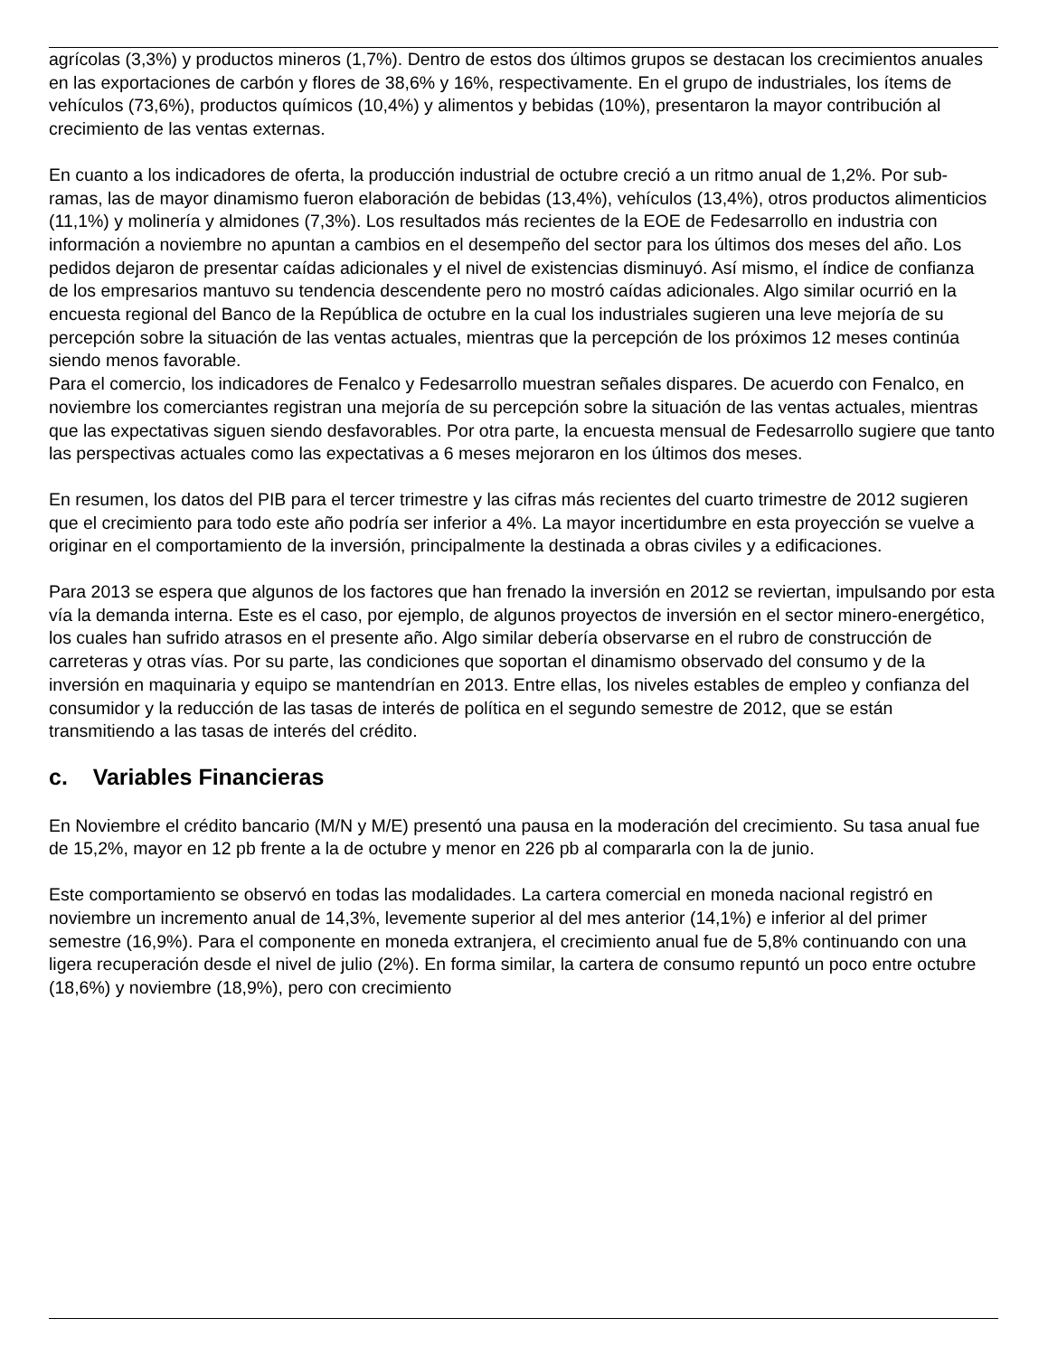agrícolas (3,3%) y productos mineros (1,7%). Dentro de estos dos últimos grupos se destacan los crecimientos anuales en las exportaciones de carbón y flores de 38,6% y 16%, respectivamente. En el grupo de industriales, los ítems de vehículos (73,6%), productos químicos (10,4%) y alimentos y bebidas (10%), presentaron la mayor contribución al crecimiento de las ventas externas.
En cuanto a los indicadores de oferta, la producción industrial de octubre creció a un ritmo anual de 1,2%. Por sub-ramas, las de mayor dinamismo fueron elaboración de bebidas (13,4%), vehículos (13,4%), otros productos alimenticios (11,1%) y molinería y almidones (7,3%). Los resultados más recientes de la EOE de Fedesarrollo en industria con información a noviembre no apuntan a cambios en el desempeño del sector para los últimos dos meses del año. Los pedidos dejaron de presentar caídas adicionales y el nivel de existencias disminuyó. Así mismo, el índice de confianza de los empresarios mantuvo su tendencia descendente pero no mostró caídas adicionales. Algo similar ocurrió en la encuesta regional del Banco de la República de octubre en la cual los industriales sugieren una leve mejoría de su percepción sobre la situación de las ventas actuales, mientras que la percepción de los próximos 12 meses continúa siendo menos favorable.
Para el comercio, los indicadores de Fenalco y Fedesarrollo muestran señales dispares. De acuerdo con Fenalco, en noviembre los comerciantes registran una mejoría de su percepción sobre la situación de las ventas actuales, mientras que las expectativas siguen siendo desfavorables. Por otra parte, la encuesta mensual de Fedesarrollo sugiere que tanto las perspectivas actuales como las expectativas a 6 meses mejoraron en los últimos dos meses.
En resumen, los datos del PIB para el tercer trimestre y las cifras más recientes del cuarto trimestre de 2012 sugieren que el crecimiento para todo este año podría ser inferior a 4%. La mayor incertidumbre en esta proyección se vuelve a originar en el comportamiento de la inversión, principalmente la destinada a obras civiles y a edificaciones.
Para 2013 se espera que algunos de los factores que han frenado la inversión en 2012 se reviertan, impulsando por esta vía la demanda interna. Este es el caso, por ejemplo, de algunos proyectos de inversión en el sector minero-energético, los cuales han sufrido atrasos en el presente año. Algo similar debería observarse en el rubro de construcción de carreteras y otras vías. Por su parte, las condiciones que soportan el dinamismo observado del consumo y de la inversión en maquinaria y equipo se mantendrían en 2013. Entre ellas, los niveles estables de empleo y confianza del consumidor y la reducción de las tasas de interés de política en el segundo semestre de 2012, que se están transmitiendo a las tasas de interés del crédito.
c. Variables Financieras
En Noviembre el crédito bancario (M/N y M/E) presentó una pausa en la moderación del crecimiento. Su tasa anual fue de 15,2%, mayor en 12 pb frente a la de octubre y menor en 226 pb al compararla con la de junio.
Este comportamiento se observó en todas las modalidades. La cartera comercial en moneda nacional registró en noviembre un incremento anual de 14,3%, levemente superior al del mes anterior (14,1%) e inferior al del primer semestre (16,9%). Para el componente en moneda extranjera, el crecimiento anual fue de 5,8% continuando con una ligera recuperación desde el nivel de julio (2%). En forma similar, la cartera de consumo repuntó un poco entre octubre (18,6%) y noviembre (18,9%), pero con crecimiento